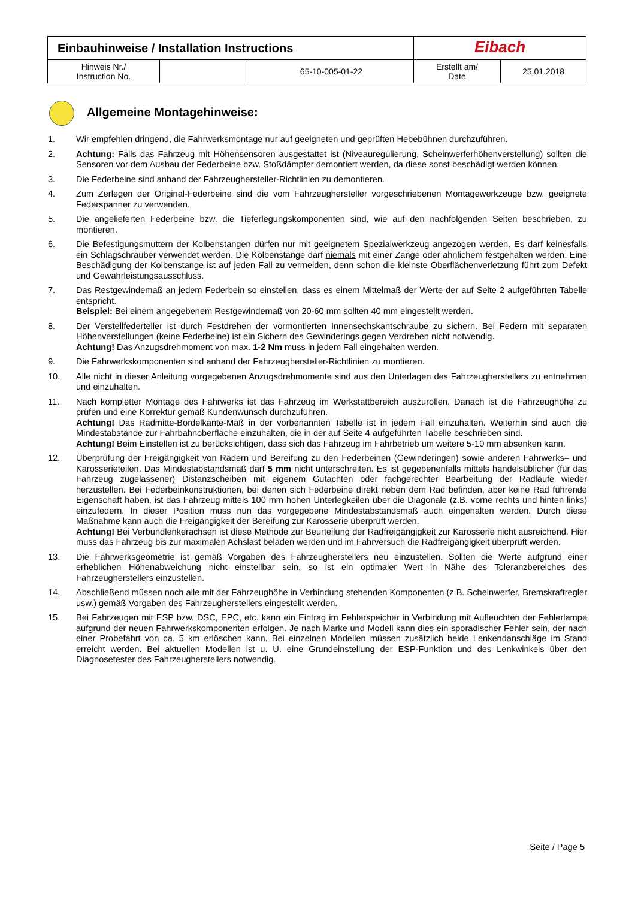| Einbauhinweise / Installation Instructions | | | Eibach | |
| Hinweis Nr./ Instruction No. | | 65-10-005-01-22 | Erstellt am/ Date | 25.01.2018 |
Allgemeine Montagehinweise:
1. Wir empfehlen dringend, die Fahrwerksmontage nur auf geeigneten und geprüften Hebebühnen durchzuführen.
2. Achtung: Falls das Fahrzeug mit Höhensensoren ausgestattet ist (Niveauregulierung, Scheinwerferhöhenverstellung) sollten die Sensoren vor dem Ausbau der Federbeine bzw. Stoßdämpfer demontiert werden, da diese sonst beschädigt werden können.
3. Die Federbeine sind anhand der Fahrzeughersteller-Richtlinien zu demontieren.
4. Zum Zerlegen der Original-Federbeine sind die vom Fahrzeughersteller vorgeschriebenen Montagewerkzeuge bzw. geeignete Federspanner zu verwenden.
5. Die angelieferten Federbeine bzw. die Tieferlegungskomponenten sind, wie auf den nachfolgenden Seiten beschrieben, zu montieren.
6. Die Befestigungsmuttern der Kolbenstangen dürfen nur mit geeignetem Spezialwerkzeug angezogen werden. Es darf keinesfalls ein Schlagschrauber verwendet werden. Die Kolbenstange darf niemals mit einer Zange oder ähnlichem festgehalten werden. Eine Beschädigung der Kolbenstange ist auf jeden Fall zu vermeiden, denn schon die kleinste Oberflächenverletzung führt zum Defekt und Gewährleistungsausschluss.
7. Das Restgewindemaß an jedem Federbein so einstellen, dass es einem Mittelmaß der Werte der auf Seite 2 aufgeführten Tabelle entspricht.
Beispiel: Bei einem angegebenem Restgewindemaß von 20-60 mm sollten 40 mm eingestellt werden.
8. Der Verstellfederteller ist durch Festdrehen der vormontierten Innensechskantschraube zu sichern. Bei Federn mit separaten Höhenverstellungen (keine Federbeine) ist ein Sichern des Gewinderings gegen Verdrehen nicht notwendig.
Achtung! Das Anzugsdrehmoment von max. 1-2 Nm muss in jedem Fall eingehalten werden.
9. Die Fahrwerkskomponenten sind anhand der Fahrzeughersteller-Richtlinien zu montieren.
10. Alle nicht in dieser Anleitung vorgegebenen Anzugsdrehmomente sind aus den Unterlagen des Fahrzeugherstellers zu entnehmen und einzuhalten.
11. Nach kompletter Montage des Fahrwerks ist das Fahrzeug im Werkstattbereich auszurollen. Danach ist die Fahrzeughöhe zu prüfen und eine Korrektur gemäß Kundenwunsch durchzuführen.
Achtung! Das Radmitte-Bördelkante-Maß in der vorbenannten Tabelle ist in jedem Fall einzuhalten. Weiterhin sind auch die Mindestabstände zur Fahrbahnoberfläche einzuhalten, die in der auf Seite 4 aufgeführten Tabelle beschrieben sind.
Achtung! Beim Einstellen ist zu berücksichtigen, dass sich das Fahrzeug im Fahrbetrieb um weitere 5-10 mm absenken kann.
12. Überprüfung der Freigängigkeit von Rädern und Bereifung zu den Federbeinen (Gewinderingen) sowie anderen Fahrwerks– und Karosserieteilen. Das Mindestabstandsmaß darf 5 mm nicht unterschreiten. Es ist gegebenenfalls mittels handelsüblicher (für das Fahrzeug zugelassener) Distanzscheiben mit eigenem Gutachten oder fachgerechter Bearbeitung der Radläufe wieder herzustellen. Bei Federbeinkonstruktionen, bei denen sich Federbeine direkt neben dem Rad befinden, aber keine Rad führende Eigenschaft haben, ist das Fahrzeug mittels 100 mm hohen Unterlegkeilen über die Diagonale (z.B. vorne rechts und hinten links) einzufedern. In dieser Position muss nun das vorgegebene Mindestabstandsmaß auch eingehalten werden. Durch diese Maßnahme kann auch die Freigängigkeit der Bereifung zur Karosserie überprüft werden.
Achtung! Bei Verbundlenkerachsen ist diese Methode zur Beurteilung der Radfreigängigkeit zur Karosserie nicht ausreichend. Hier muss das Fahrzeug bis zur maximalen Achslast beladen werden und im Fahrversuch die Radfreigängigkeit überprüft werden.
13. Die Fahrwerksgeometrie ist gemäß Vorgaben des Fahrzeugherstellers neu einzustellen. Sollten die Werte aufgrund einer erheblichen Höhenabweichung nicht einstellbar sein, so ist ein optimaler Wert in Nähe des Toleranzbereiches des Fahrzeugherstellers einzustellen.
14. Abschließend müssen noch alle mit der Fahrzeughöhe in Verbindung stehenden Komponenten (z.B. Scheinwerfer, Bremskraftregler usw.) gemäß Vorgaben des Fahrzeugherstellers eingestellt werden.
15. Bei Fahrzeugen mit ESP bzw. DSC, EPC, etc. kann ein Eintrag im Fehlerspeicher in Verbindung mit Aufleuchten der Fehlerlampe aufgrund der neuen Fahrwerkskomponenten erfolgen. Je nach Marke und Modell kann dies ein sporadischer Fehler sein, der nach einer Probefahrt von ca. 5 km erlöschen kann. Bei einzelnen Modellen müssen zusätzlich beide Lenkendanschläge im Stand erreicht werden. Bei aktuellen Modellen ist u. U. eine Grundeinstellung der ESP-Funktion und des Lenkwinkels über den Diagnosetester des Fahrzeugherstellers notwendig.
Seite / Page 5